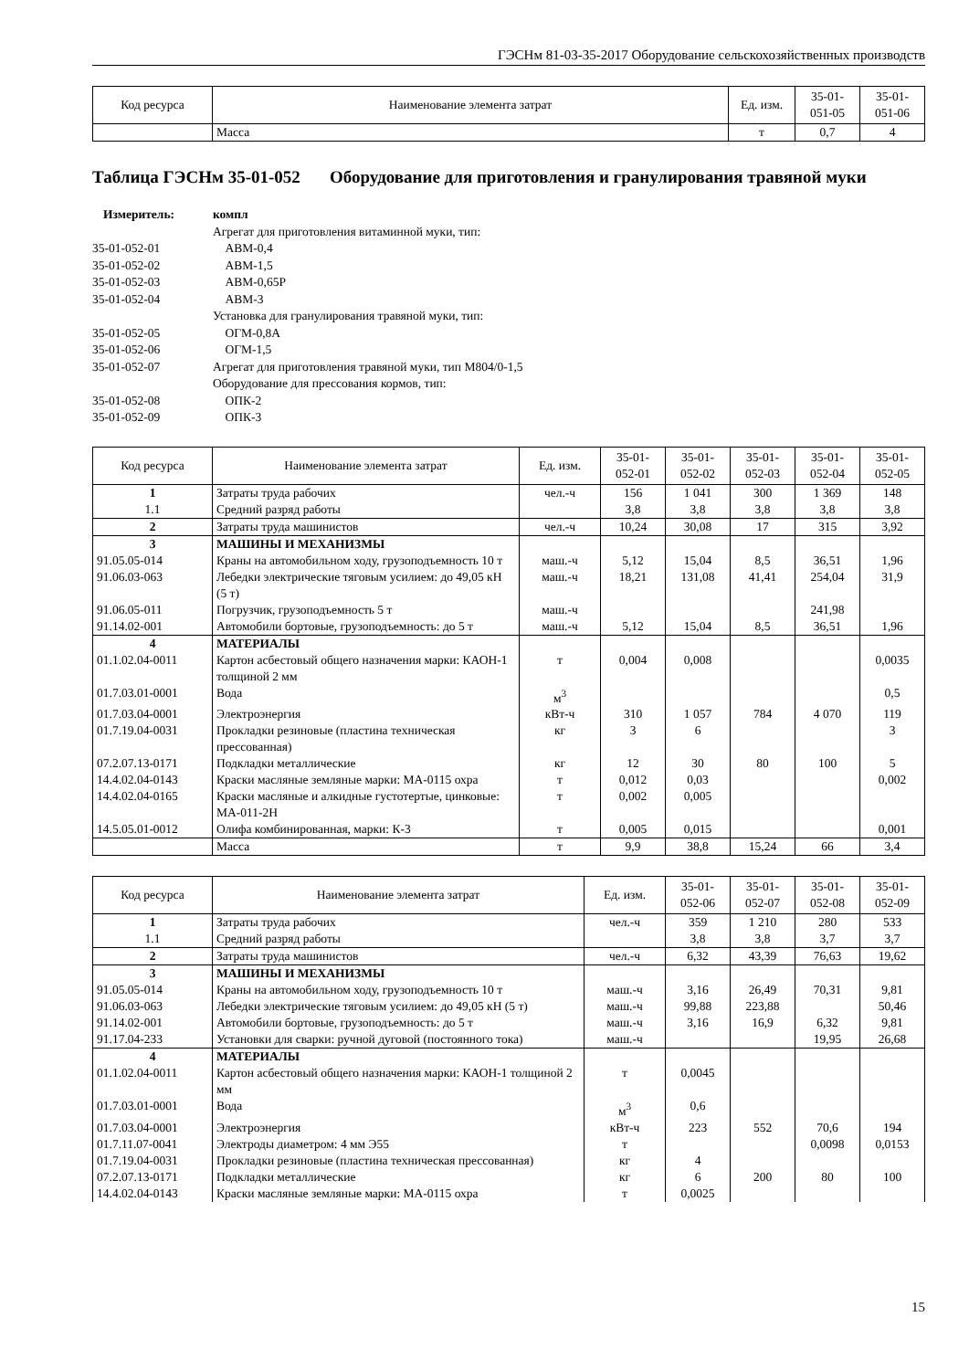ГЭСНм 81-03-35-2017 Оборудование сельскохозяйственных производств
| Код ресурса | Наименование элемента затрат | Ед. изм. | 35-01- 051-05 | 35-01- 051-06 |
| --- | --- | --- | --- | --- |
| | Масса | т | 0,7 | 4 |
Таблица ГЭСНм 35-01-052 Оборудование для приготовления и гранулирования травяной муки
Измеритель: компл Агрегат для приготовления витаминной муки, тип: 35-01-052-01 АВМ-0,4 35-01-052-02 АВМ-1,5 35-01-052-03 АВМ-0,65Р 35-01-052-04 АВМ-3 Установка для гранулирования травяной муки, тип: 35-01-052-05 ОГМ-0,8А 35-01-052-06 ОГМ-1,5 35-01-052-07 Агрегат для приготовления травяной муки, тип М804/0-1,5 Оборудование для прессования кормов, тип: 35-01-052-08 ОПК-2 35-01-052-09 ОПК-3
| Код ресурса | Наименование элемента затрат | Ед. изм. | 35-01- 052-01 | 35-01- 052-02 | 35-01- 052-03 | 35-01- 052-04 | 35-01- 052-05 |
| --- | --- | --- | --- | --- | --- | --- | --- |
| 1 | Затраты труда рабочих | чел.-ч | 156 | 1 041 | 300 | 1 369 | 148 |
| 1.1 | Средний разряд работы | | 3,8 | 3,8 | 3,8 | 3,8 | 3,8 |
| 2 | Затраты труда машинистов | чел.-ч | 10,24 | 30,08 | 17 | 315 | 3,92 |
| 3 | МАШИНЫ И МЕХАНИЗМЫ | | | | | | |
| 91.05.05-014 | Краны на автомобильном ходу, грузоподъемность 10 т | маш.-ч | 5,12 | 15,04 | 8,5 | 36,51 | 1,96 |
| 91.06.03-063 | Лебедки электрические тяговым усилием: до 49,05 кН (5 т) | маш.-ч | 18,21 | 131,08 | 41,41 | 254,04 | 31,9 |
| 91.06.05-011 | Погрузчик, грузоподъемность 5 т | маш.-ч | | | | 241,98 | |
| 91.14.02-001 | Автомобили бортовые, грузоподъемность: до 5 т | маш.-ч | 5,12 | 15,04 | 8,5 | 36,51 | 1,96 |
| 4 | МАТЕРИАЛЫ | | | | | | |
| 01.1.02.04-0011 | Картон асбестовый общего назначения марки: КАОН-1 толщиной 2 мм | т | 0,004 | 0,008 | | | 0,0035 |
| 01.7.03.01-0001 | Вода | м<sup>3</sup> | | | | | 0,5 |
| 01.7.03.04-0001 | Электроэнергия | кВт-ч | 310 | 1 057 | 784 | 4 070 | 119 |
| 01.7.19.04-0031 | Прокладки резиновые (пластина техническая прессованная) | кг | 3 | 6 | | | 3 |
| 07.2.07.13-0171 | Подкладки металлические | кг | 12 | 30 | 80 | 100 | 5 |
| 14.4.02.04-0143 | Краски масляные земляные марки: МА-0115 охра | т | 0,012 | 0,03 | | | 0,002 |
| 14.4.02.04-0165 | Краски масляные и алкидные густотертые, цинковые: МА-011-2Н | т | 0,002 | 0,005 | | | |
| 14.5.05.01-0012 | Олифа комбинированная, марки: К-3 | т | 0,005 | 0,015 | | | 0,001 |
| | Масса | т | 9,9 | 38,8 | 15,24 | 66 | 3,4 |
| Код ресурса | Наименование элемента затрат | Ед. изм. | 35-01- 052-06 | 35-01- 052-07 | 35-01- 052-08 | 35-01- 052-09 |
| --- | --- | --- | --- | --- | --- | --- |
| 1 | Затраты труда рабочих | чел.-ч | 359 | 1 210 | 280 | 533 |
| 1.1 | Средний разряд работы | | 3,8 | 3,8 | 3,7 | 3,7 |
| 2 | Затраты труда машинистов | чел.-ч | 6,32 | 43,39 | 76,63 | 19,62 |
| 3 | МАШИНЫ И МЕХАНИЗМЫ | | | | | |
| 91.05.05-014 | Краны на автомобильном ходу, грузоподъемность 10 т | маш.-ч | 3,16 | 26,49 | 70,31 | 9,81 |
| 91.06.03-063 | Лебедки электрические тяговым усилием: до 49,05 кН (5 т) | маш.-ч | 99,88 | 223,88 | | 50,46 |
| 91.14.02-001 | Автомобили бортовые, грузоподъемность: до 5 т | маш.-ч | 3,16 | 16,9 | 6,32 | 9,81 |
| 91.17.04-233 | Установки для сварки: ручной дуговой (постоянного тока) | маш.-ч | | | 19,95 | 26,68 |
| 4 | МАТЕРИАЛЫ | | | | | |
| 01.1.02.04-0011 | Картон асбестовый общего назначения марки: КАОН-1 толщиной 2 мм | т | 0,0045 | | | |
| 01.7.03.01-0001 | Вода | м<sup>3</sup> | 0,6 | | | |
| 01.7.03.04-0001 | Электроэнергия | кВт-ч | 223 | 552 | 70,6 | 194 |
| 01.7.11.07-0041 | Электроды диаметром: 4 мм Э55 | т | | | 0,0098 | 0,0153 |
| 01.7.19.04-0031 | Прокладки резиновые (пластина техническая прессованная) | кг | 4 | | | |
| 07.2.07.13-0171 | Подкладки металлические | кг | 6 | 200 | 80 | 100 |
| 14.4.02.04-0143 | Краски масляные земляные марки: МА-0115 охра | т | 0,0025 | | | |
15